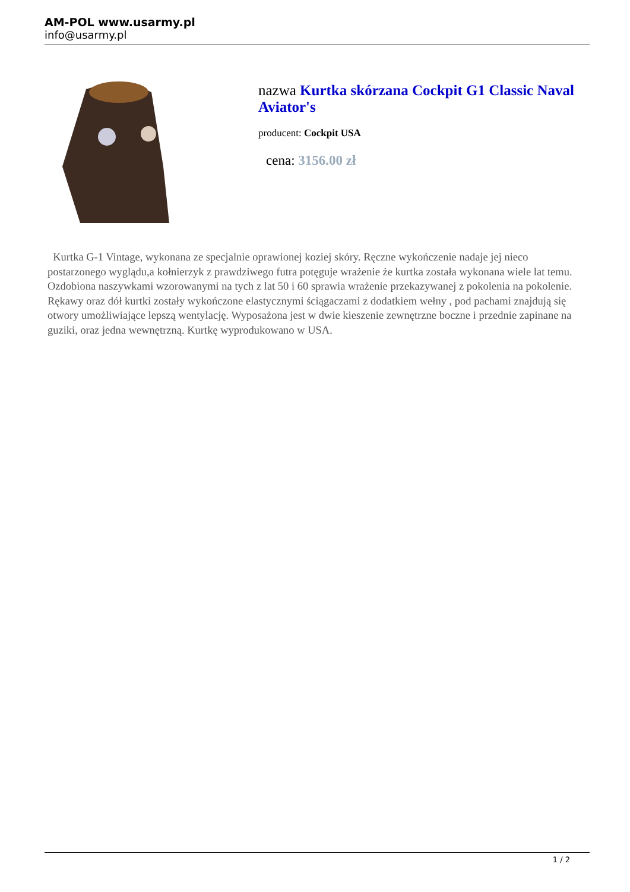AM-POL www.usarmy.pl
info@usarmy.pl
nazwa Kurtka skórzana Cockpit G1 Classic Naval Aviator's
producent: Cockpit USA
cena: 3156.00 zł
Kurtka G-1 Vintage, wykonana ze specjalnie oprawionej koziej skóry. Ręczne wykończenie nadaje jej nieco postarzonego wyglądu,a kołnierzyk z prawdziwego futra potęguje wrażenie że kurtka została wykonana wiele lat temu. Ozdobiona naszywkami wzorowanymi na tych z lat 50 i 60 sprawia wrażenie przekazywanej z pokolenia na pokolenie. Rękawy oraz dół kurtki zostały wykończone elastycznymi ściągaczami z dodatkiem wełny , pod pachami znajdują się otwory umożliwiające lepszą wentylację. Wyposażona jest w dwie kieszenie zewnętrzne boczne i przednie zapinane na guziki, oraz jedna wewnętrzną. Kurtkę wyprodukowano w USA.
1 / 2